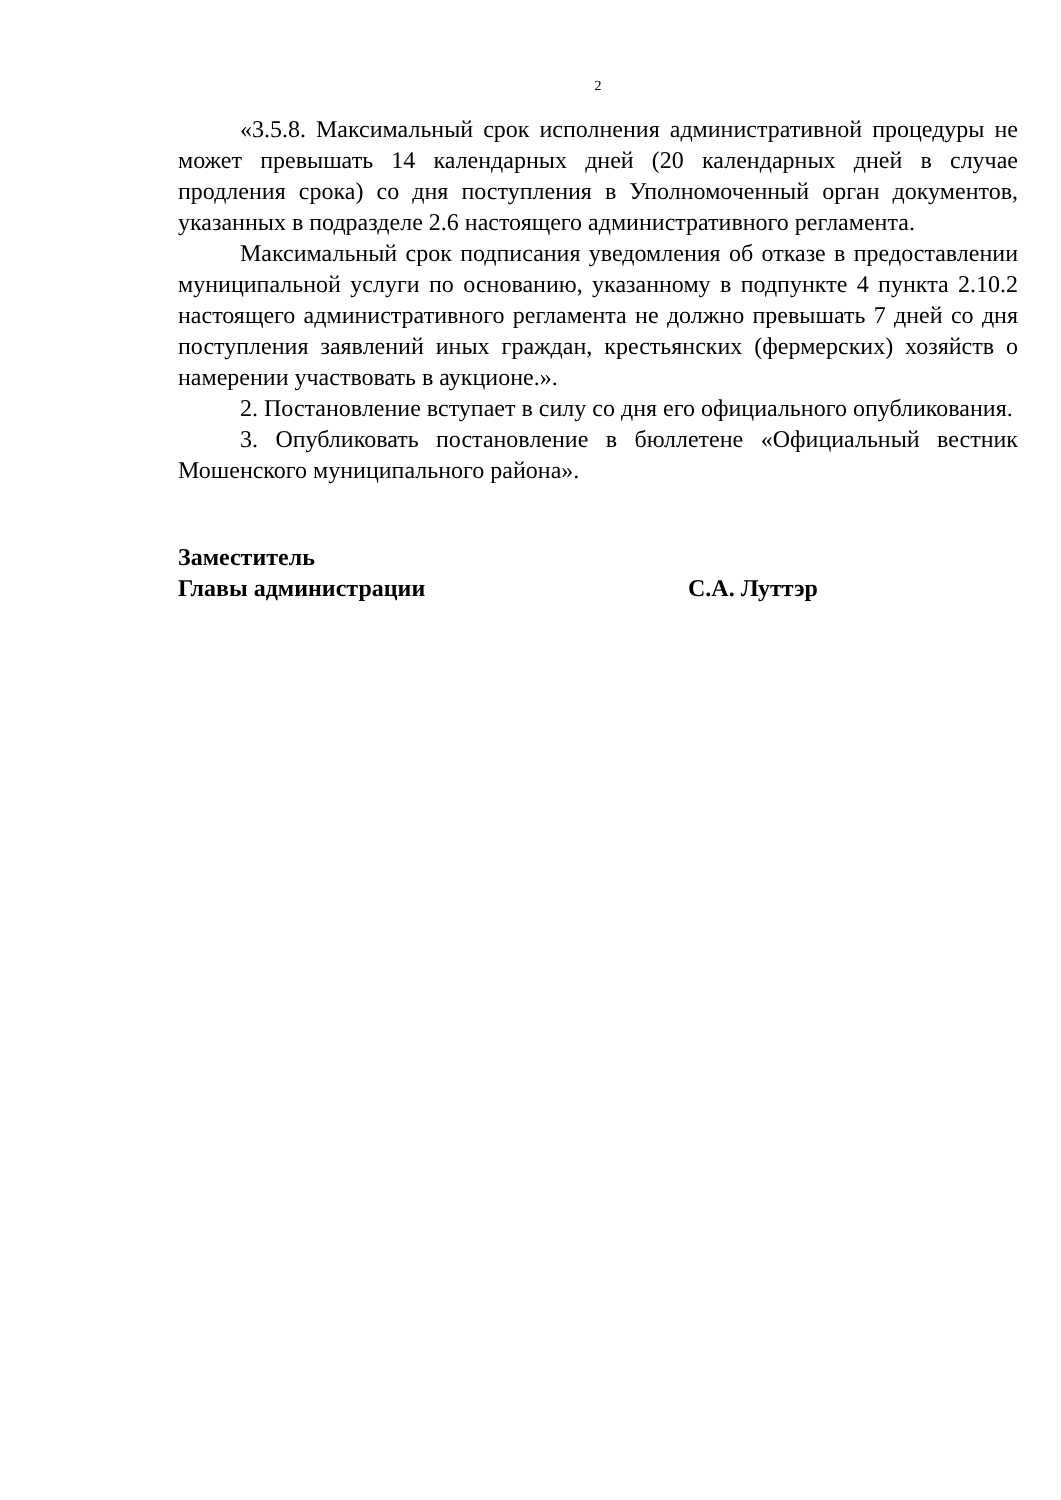2
«3.5.8. Максимальный срок исполнения административной процедуры не может превышать 14 календарных дней (20 календарных дней в случае продления срока) со дня поступления в Уполномоченный орган документов, указанных в подразделе 2.6 настоящего административного регламента.
Максимальный срок подписания уведомления об отказе в предоставлении муниципальной услуги по основанию, указанному в подпункте 4 пункта 2.10.2 настоящего административного регламента не должно превышать 7 дней со дня поступления заявлений иных граждан, крестьянских (фермерских) хозяйств о намерении участвовать в аукционе.».
2. Постановление вступает в силу со дня его официального опубликования.
3. Опубликовать постановление в бюллетене «Официальный вестник Мошенского муниципального района».
Заместитель
Главы администрации С.А. Луттэр